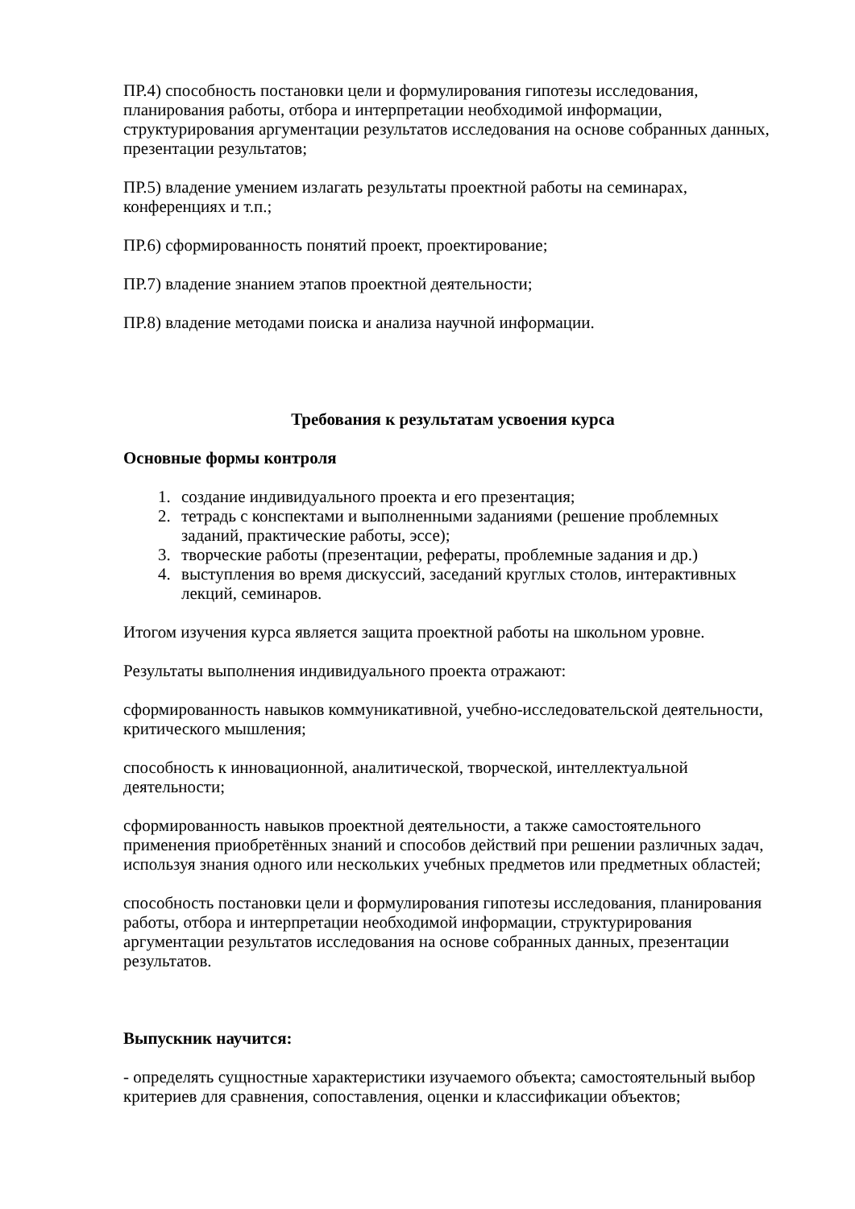ПР.4) способность постановки цели и формулирования гипотезы исследования, планирования работы, отбора и интерпретации необходимой информации, структурирования аргументации результатов исследования на основе собранных данных, презентации результатов;
ПР.5) владение умением излагать результаты проектной работы на семинарах, конференциях и т.п.;
ПР.6) сформированность понятий проект, проектирование;
ПР.7) владение знанием этапов проектной деятельности;
ПР.8) владение методами поиска и анализа научной информации.
Требования к результатам усвоения курса
Основные формы контроля
1. создание индивидуального проекта и его презентация;
2. тетрадь с конспектами и выполненными заданиями (решение проблемных заданий, практические работы, эссе);
3. творческие работы (презентации, рефераты, проблемные задания и др.)
4. выступления во время дискуссий, заседаний круглых столов, интерактивных лекций, семинаров.
Итогом изучения курса является защита проектной работы на школьном уровне.
Результаты выполнения индивидуального проекта отражают:
сформированность навыков коммуникативной, учебно-исследовательской деятельности, критического мышления;
способность к инновационной, аналитической, творческой, интеллектуальной деятельности;
сформированность навыков проектной деятельности, а также самостоятельного применения приобретённых знаний и способов действий при решении различных задач, используя знания одного или нескольких учебных предметов или предметных областей;
способность постановки цели и формулирования гипотезы исследования, планирования работы, отбора и интерпретации необходимой информации, структурирования аргументации результатов исследования на основе собранных данных, презентации результатов.
Выпускник научится:
- определять сущностные характеристики изучаемого объекта; самостоятельный выбор критериев для сравнения, сопоставления, оценки и классификации объектов;